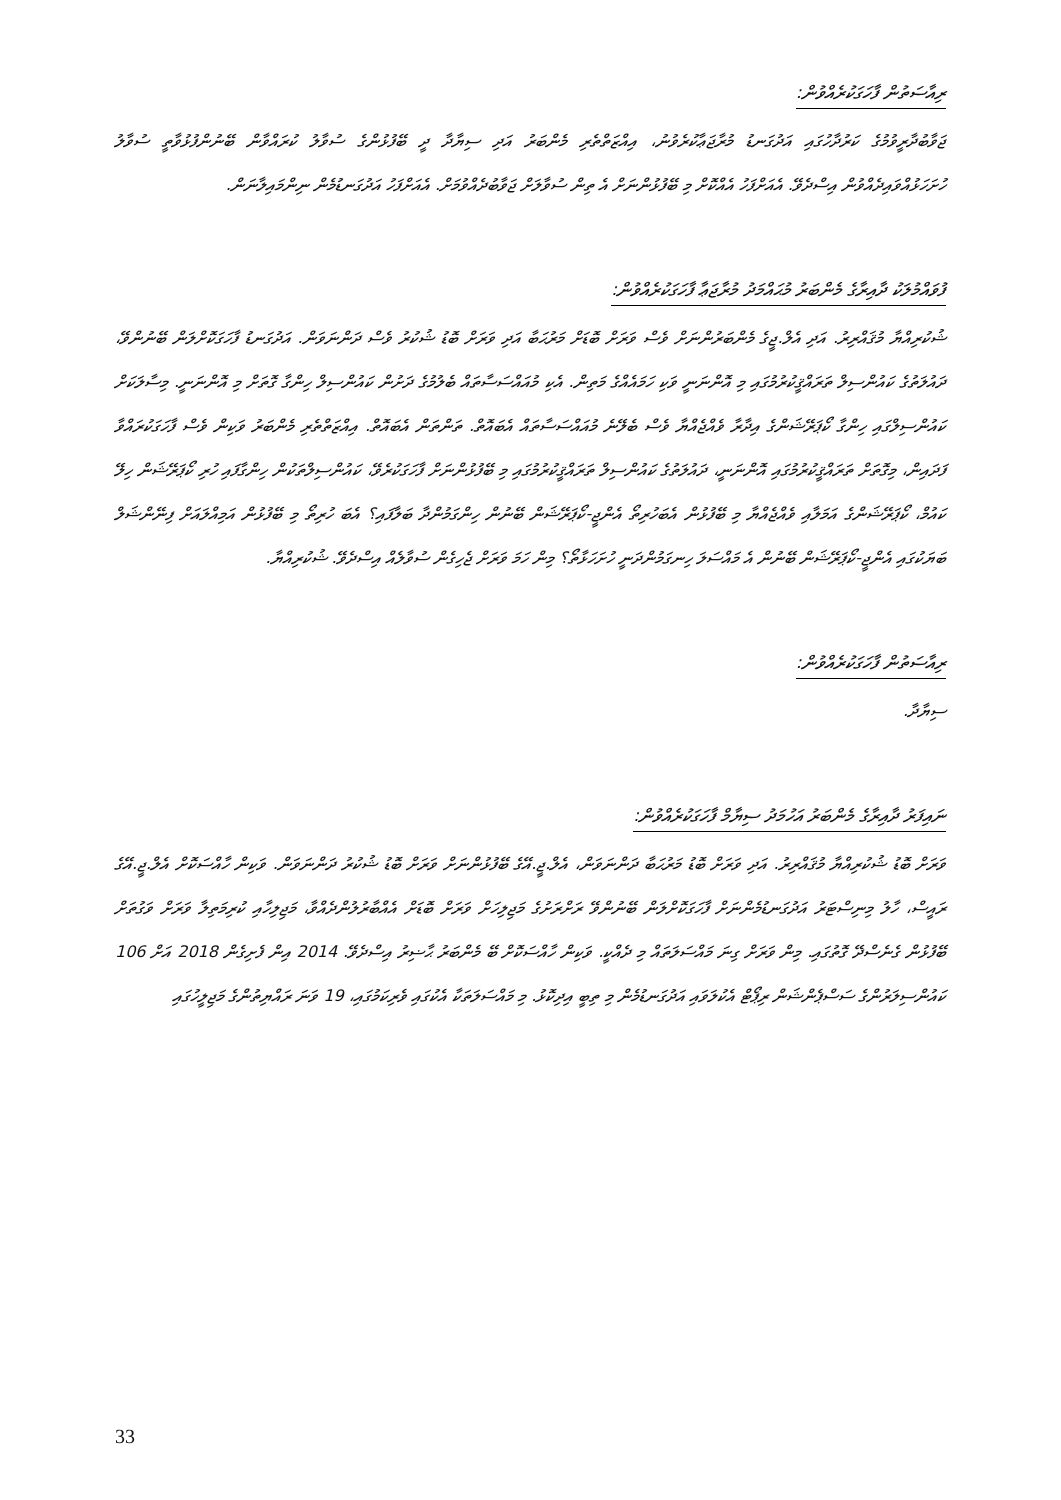ރިއާސަތުން ފާހަގަކުރެއްވުން:
ޖަވާބުދާރީވުމުގެ ކަރުދާހުގައި އަދުގަނޑު މުރާޖަޢާކުރެވުނު، އިއްޒަތްތެރި މެންބަރު އަދި ސިޔާދާ ދީ ބޭފުޅުންގެ ސުވާލު ކުރައްވާން ބޭނުންފުޅުވާތީ ސުވާލު ހުށަހަޅުއްވައިދެއްވުން އިސްދެވޭ. އެއަށްފަހު އެއްކޮށް މި ބޭފުޅުންނަށް އެ ތިން ސުވާލަށް ޖަވާބުދެއްވުމަށް. އެއަށްފަހު އަދުގަނޑުމެން ނިންމައިލާނަން.
ފުވައްމުލަކު ދާއިރާގެ މެންބަރު މުޙައްމަދު މުރާޖަޢާ ފާހަގަކުރެއްވުން:
ޝުކުރިއްޔާ މުޤައްރިރު. އަދި އެލް.ޖީގެ މެންބަރުންނަށް ވެސް ވަރަށް ބޮޑަށް މަރުޙަބާ އަދި ވަރަށް ބޮޑު ޝުކުރު ވެސް ދަންނަވަން. އަދުގަނޑު ފާހަގަކޮށްލަން ބޭނުންވޭ، ދައުލަތުގެ ކައުންސިލް ތަރައްޤީކުރުމުގައި މި އޮންނަނީ ވަކި ހަމައެއްގެ މަތިން. އެކި މުއައްސަސާތައް ބެލުމުގެ ދަށުން ކައުންސިލް ހިންގާ ގޮތަށް މި އޮންނަނީ. މިސާލަކަށް ކައުންސިލްގައި ހިންގާ ކޯޕަރޭޝަންގެ އިދާރާ ވެއްޖެއްޔާ ވެސް ބެލޭނެ މުއައްސަސާތައް އެބައޮތް. ތަންތަން އެބައޮތް. އިއްޒަތްތެރި މެންބަރު ވަކިން ވެސް ފާހަގަކުރައްވާ ފަދައިން، މިގޮތަށް ތަރައްޤީކުރުމުގައި އޮންނަނީ، ދައުލަތުގެ ކައުންސިލް ތަރައްޤީކުރުމުގައި މި ބޭފުޅުންނަށް ފާހަގަކުރެވޭ، ކައުންސިލްތަކުން ހިންގާފައި ހުރި ކޯޕަރޭޝަން ހިލޭ ކައުމް، ކޯޕަރޭޝަންގެ އަމަލާއި ވެއްޖެއްޔާ މި ބޭފުޅުން އެބަހުރިތޯ އެންޖީ-ކޯޕަރޭޝަން ބޭނުން ހިންގަމުންދާ ބަލާފައި؟ އެބަ ހުރިތޯ މި ބޭފުޅުން އަމިއްލައަށް ފިނޭންޝަލް ބަޔަކުގައި އެންޖީ-ކޯޕަރޭޝަން ބޭނުން އެ މައްސަލަ ހިނގަމުންދަނީ ހުށަހަޅާތޯ؟ މިން ހަމަ ވަރަށް ޖެހިގެން ސުވާލެއް އިސްދެވޭ. ޝުކުރިއްޔާ.
ރިއާސަތުން ފާހަގަކުރެއްވުން:
ސިޔާދާ.
ނައިފަރު ދާއިރާގެ މެންބަރު އަހުމަދު ސިޔާމް ފާހަގަކުރެއްވުން:
ވަރަށް ބޮޑު ޝުކުރިއްޔާ މުޤައްރިރު. އަދި ވަރަށް ބޮޑު މަރުޙަބާ ދަންނަވަން، އެލް.ޖީ.އޭގެ ބޭފުޅުންނަށް ވަރަށް ބޮޑު ޝުކުރު ދަންނަވަން. ވަކިން ހާއްސަކޮށް އެލް.ޖީ.އޭގެ ރައީސް، ހާލު މިނިސްޓަރު އަދުގަނޑުމެންނަށް ފާހަގަކޮށްލަން ބޭނުންވޭ ރަށްރަށުގެ މަޖިލިހަށް ވަރަށް ބޮޑަށް އެއްބާރުލުންދެއްވާ، މަޖިލިހާއި ކުރިމަތިލާ ވަރަށް ވަގުތަށް ބޭފުޅުން ގެނެސްދޭ ގޮތުގައި. މިން ވަރަށް ގިނަ މައްސަލަތައް މި ދެއްކީ. ވަކިން ހާއްސަކޮށް ބޭ މެންބަރު ޙާޟިރު އިސްދެވޭ. 2014 އިން ފެށިގެން 2018 އަށް 106 ކައުންސިލަރުންގެ ސަސްޕެންޝަން ރިޕޯޓް އެކުލަވައި އަދުގަނޑުމެން މި ތިބީ އިދިކޮޅު. މި މައްސަލަތަކާ އެކުގައި ވެރިކަމުގައި، 19 ވަނަ ރައްޔިތުންގެ މަޖިލީހުގައި
33